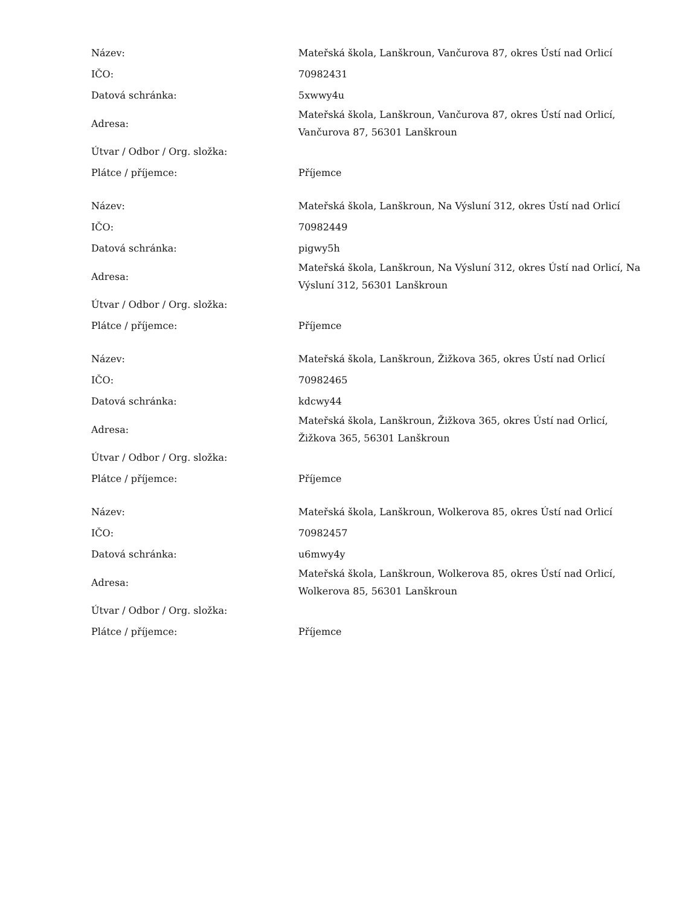| Název: | Mateřská škola, Lanškroun, Vančurova 87, okres Ústí nad Orlicí |
| IČO: | 70982431 |
| Datová schránka: | 5xwwy4u |
| Adresa: | Mateřská škola, Lanškroun, Vančurova 87, okres Ústí nad Orlicí, Vančurova 87, 56301 Lanškroun |
| Útvar / Odbor / Org. složka: | |
| Plátce / příjemce: | Příjemce |
| Název: | Mateřská škola, Lanškroun, Na Výsluní 312, okres Ústí nad Orlicí |
| IČO: | 70982449 |
| Datová schránka: | pigwy5h |
| Adresa: | Mateřská škola, Lanškroun, Na Výsluní 312, okres Ústí nad Orlicí, Na Výsluní 312, 56301 Lanškroun |
| Útvar / Odbor / Org. složka: | |
| Plátce / příjemce: | Příjemce |
| Název: | Mateřská škola, Lanškroun, Žižkova 365, okres Ústí nad Orlicí |
| IČO: | 70982465 |
| Datová schránka: | kdcwy44 |
| Adresa: | Mateřská škola, Lanškroun, Žižkova 365, okres Ústí nad Orlicí, Žižkova 365, 56301 Lanškroun |
| Útvar / Odbor / Org. složka: | |
| Plátce / příjemce: | Příjemce |
| Název: | Mateřská škola, Lanškroun, Wolkerova 85, okres Ústí nad Orlicí |
| IČO: | 70982457 |
| Datová schránka: | u6mwy4y |
| Adresa: | Mateřská škola, Lanškroun, Wolkerova 85, okres Ústí nad Orlicí, Wolkerova 85, 56301 Lanškroun |
| Útvar / Odbor / Org. složka: | |
| Plátce / příjemce: | Příjemce |